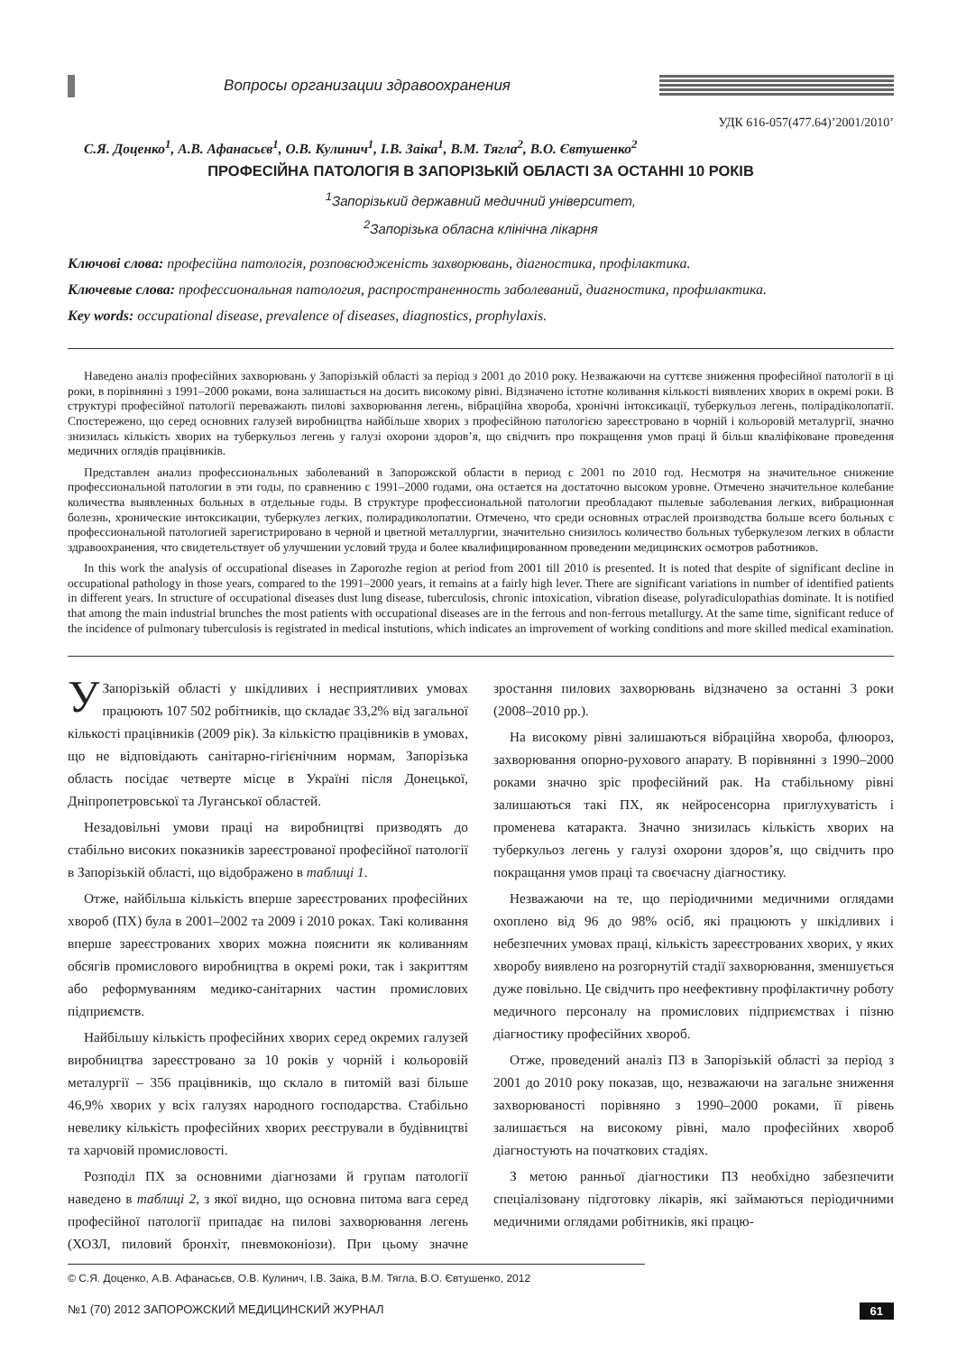Вопросы организации здравоохранения
УДК 616-057(477.64)’2001/2010’
С.Я. Доценко<sup>1</sup>, А.В. Афанасьєв<sup>1</sup>, О.В. Кулинич<sup>1</sup>, І.В. Заіка<sup>1</sup>, В.М. Тягла<sup>2</sup>, В.О. Євтушенко<sup>2</sup>
ПРОФЕСІЙНА ПАТОЛОГІЯ В ЗАПОРІЗЬКІЙ ОБЛАСТІ ЗА ОСТАННІ 10 РОКІВ
<sup>1</sup> Запорізький державний медичний університет,
<sup>2</sup> Запорізька обласна клінічна лікарня
Ключові слова: професійна патологія, розповсюдженість захворювань, діагностика, профілактика.
Ключевые слова: профессиональная патология, распространенность заболеваний, диагностика, профилактика.
Key words: occupational disease, prevalence of diseases, diagnostics, prophylaxis.
Наведено аналіз професійних захворювань у Запорізькій області за період з 2001 до 2010 року. Незважаючи на суттєве зниження професійної патології в ці роки, в порівнянні з 1991–2000 роками, вона залишається на досить високому рівні. Відзначено істотне коливання кількості виявлених хворих в окремі роки. В структурі професійної патології переважають пилові захворювання легень, вібраційна хвороба, хронічні інтоксикації, туберкульоз легень, полірадіколопатії. Спостережено, що серед основних галузей виробництва найбільше хворих з професійною патологією зареєстровано в чорній і кольоровій металургії, значно знизилась кількість хворих на туберкульоз легень у галузі охорони здоров’я, що свідчить про покращення умов праці й більш кваліфіковане проведення медичних оглядів працівників.
Представлен анализ профессиональных заболеваний в Запорожской области в период с 2001 по 2010 год. Несмотря на значительное снижение профессиональной патологии в эти годы, по сравнению с 1991–2000 годами, она остается на достаточно высоком уровне. Отмечено значительное колебание количества выявленных больных в отдельные годы. В структуре профессиональной патологии преобладают пылевые заболевания легких, вибрационная болезнь, хронические интоксикации, туберкулез легких, полирадиколопатии. Отмечено, что среди основных отраслей производства больше всего больных с профессиональной патологией зарегистрировано в черной и цветной металлургии, значительно снизилось количество больных туберкулезом легких в области здравоохранения, что свидетельствует об улучшении условий труда и более квалифицированном проведении медицинских осмотров работников.
In this work the analysis of occupational diseases in Zaporozhe region at period from 2001 till 2010 is presented. It is noted that despite of significant decline in occupational pathology in those years, compared to the 1991–2000 years, it remains at a fairly high lever. There are significant variations in number of identified patients in different years. In structure of occupational diseases dust lung disease, tuberculosis, chronic intoxication, vibration disease, polyradiculopathias dominate. It is notified that among the main industrial brunches the most patients with occupational diseases are in the ferrous and non-ferrous metallurgy. At the same time, significant reduce of the incidence of pulmonary tuberculosis is registrated in medical instutions, which indicates an improvement of working conditions and more skilled medical examination.
УЗапорізькій області у шкідливих і несприятливих умовах працюють 107 502 робітників, що складає 33,2% від загальної кількості працівників (2009 рік). За кількістю працівників в умовах, що не відповідають санітарно-гігієнічним нормам, Запорізька область посідає четверте місце в Україні після Донецької, Дніпропетровської та Луганської областей.
Незадовільні умови праці на виробництві призводять до стабільно високих показників зареєстрованої професійної патології в Запорізькій області, що відображено в таблиці 1.
Отже, найбільша кількість вперше зареєстрованих професійних хвороб (ПХ) була в 2001–2002 та 2009 і 2010 роках. Такі коливання вперше зареєстрованих хворих можна пояснити як коливанням обсягів промислового виробництва в окремі роки, так і закриттям або реформуванням медико-санітарних частин промислових підприємств.
Найбільшу кількість професійних хворих серед окремих галузей виробництва зареєстровано за 10 років у чорній і кольоровій металургії – 356 працівників, що склало в питомій вазі більше 46,9% хворих у всіх галузях народного господарства. Стабільно невелику кількість професійних хворих реєстрували в будівництві та харчовій промисловості.
Розподіл ПХ за основними діагнозами й групам патології наведено в таблиці 2, з якої видно, що основна питома вага серед професійної патології припадає на пилові захворювання легень (ХОЗЛ, пиловий бронхіт, пневмоконіози). При цьому значне зростання пилових захворювань відзначено за останні 3 роки (2008–2010 рр.).
На високому рівні залишаються вібраційна хвороба, флюороз, захворювання опорно-рухового апарату. В порівнянні з 1990–2000 роками значно зріс професійний рак. На стабільному рівні залишаються такі ПХ, як нейросенсорна приглухуватість і променева катаракта. Значно знизилась кількість хворих на туберкульоз легень у галузі охорони здоров’я, що свідчить про покращання умов праці та своєчасну діагностику.
Незважаючи на те, що періодичними медичними оглядами охоплено від 96 до 98% осіб, які працюють у шкідливих і небезпечних умовах праці, кількість зареєстрованих хворих, у яких хворобу виявлено на розгорнутій стадії захворювання, зменшується дуже повільно. Це свідчить про неефективну профілактичну роботу медичного персоналу на промислових підприємствах і пізню діагностику професійних хвороб.
Отже, проведений аналіз ПЗ в Запорізькій області за період з 2001 до 2010 року показав, що, незважаючи на загальне зниження захворюваності порівняно з 1990–2000 роками, її рівень залишається на високому рівні, мало професійних хвороб діагностують на початкових стадіях.
З метою ранньої діагностики ПЗ необхідно забезпечити спеціалізовану підготовку лікарів, які займаються періодичними медичними оглядами робітників, які працю-
© С.Я. Доценко, А.В. Афанасьєв, О.В. Кулинич, І.В. Заіка, В.М. Тягла, В.О. Євтушенко, 2012
№1 (70) 2012 ЗАПОРОЖСКИЙ МЕДИЦИНСКИЙ ЖУРНАЛ 61